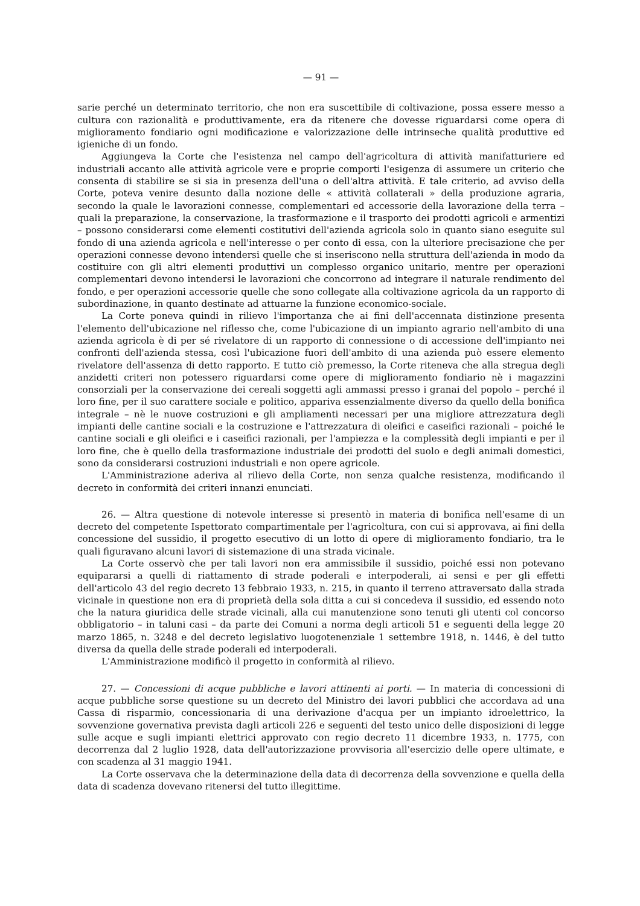— 91 —
sarie perché un determinato territorio, che non era suscettibile di coltivazione, possa essere messo a cultura con razionalità e produttivamente, era da ritenere che dovesse riguardarsi come opera di miglioramento fondiario ogni modificazione e valorizzazione delle intrinseche qualità produttive ed igieniche di un fondo.
Aggiungeva la Corte che l'esistenza nel campo dell'agricoltura di attività manifatturiere ed industriali accanto alle attività agricole vere e proprie comporti l'esigenza di assumere un criterio che consenta di stabilire se si sia in presenza dell'una o dell'altra attività. E tale criterio, ad avviso della Corte, poteva venire desunto dalla nozione delle « attività collaterali » della produzione agraria, secondo la quale le lavorazioni connesse, complementari ed accessorie della lavorazione della terra – quali la preparazione, la conservazione, la trasformazione e il trasporto dei prodotti agricoli e armentizi – possono considerarsi come elementi costitutivi dell'azienda agricola solo in quanto siano eseguite sul fondo di una azienda agricola e nell'interesse o per conto di essa, con la ulteriore precisazione che per operazioni connesse devono intendersi quelle che si inseriscono nella struttura dell'azienda in modo da costituire con gli altri elementi produttivi un complesso organico unitario, mentre per operazioni complementari devono intendersi le lavorazioni che concorrono ad integrare il naturale rendimento del fondo, e per operazioni accessorie quelle che sono collegate alla coltivazione agricola da un rapporto di subordinazione, in quanto destinate ad attuarne la funzione economico-sociale.
La Corte poneva quindi in rilievo l'importanza che ai fini dell'accennata distinzione presenta l'elemento dell'ubicazione nel riflesso che, come l'ubicazione di un impianto agrario nell'ambito di una azienda agricola è di per sé rivelatore di un rapporto di connessione o di accessione dell'impianto nei confronti dell'azienda stessa, così l'ubicazione fuori dell'ambito di una azienda può essere elemento rivelatore dell'assenza di detto rapporto. E tutto ciò premesso, la Corte riteneva che alla stregua degli anzidetti criteri non potessero riguardarsi come opere di miglioramento fondiario nè i magazzini consorziali per la conservazione dei cereali soggetti agli ammassi presso i granai del popolo – perché il loro fine, per il suo carattere sociale e politico, appariva essenzialmente diverso da quello della bonifica integrale – nè le nuove costruzioni e gli ampliamenti necessari per una migliore attrezzatura degli impianti delle cantine sociali e la costruzione e l'attrezzatura di oleifici e caseifici razionali – poiché le cantine sociali e gli oleifici e i caseifici razionali, per l'ampiezza e la complessità degli impianti e per il loro fine, che è quello della trasformazione industriale dei prodotti del suolo e degli animali domestici, sono da considerarsi costruzioni industriali e non opere agricole.
L'Amministrazione aderiva al rilievo della Corte, non senza qualche resistenza, modificando il decreto in conformità dei criteri innanzi enunciati.
26. — Altra questione di notevole interesse si presentò in materia di bonifica nell'esame di un decreto del competente Ispettorato compartimentale per l'agricoltura, con cui si approvava, ai fini della concessione del sussidio, il progetto esecutivo di un lotto di opere di miglioramento fondiario, tra le quali figuravano alcuni lavori di sistemazione di una strada vicinale.
La Corte osservò che per tali lavori non era ammissibile il sussidio, poiché essi non potevano equipararsi a quelli di riattamento di strade poderali e interpoderali, ai sensi e per gli effetti dell'articolo 43 del regio decreto 13 febbraio 1933, n. 215, in quanto il terreno attraversato dalla strada vicinale in questione non era di proprietà della sola ditta a cui si concedeva il sussidio, ed essendo noto che la natura giuridica delle strade vicinali, alla cui manutenzione sono tenuti gli utenti col concorso obbligatorio – in taluni casi – da parte dei Comuni a norma degli articoli 51 e seguenti della legge 20 marzo 1865, n. 3248 e del decreto legislativo luogotenenziale 1 settembre 1918, n. 1446, è del tutto diversa da quella delle strade poderali ed interpoderali.
L'Amministrazione modificò il progetto in conformità al rilievo.
27. — Concessioni di acque pubbliche e lavori attinenti ai porti. — In materia di concessioni di acque pubbliche sorse questione su un decreto del Ministro dei lavori pubblici che accordava ad una Cassa di risparmio, concessionaria di una derivazione d'acqua per un impianto idroelettrico, la sovvenzione governativa prevista dagli articoli 226 e seguenti del testo unico delle disposizioni di legge sulle acque e sugli impianti elettrici approvato con regio decreto 11 dicembre 1933, n. 1775, con decorrenza dal 2 luglio 1928, data dell'autorizzazione provvisoria all'esercizio delle opere ultimate, e con scadenza al 31 maggio 1941.
La Corte osservava che la determinazione della data di decorrenza della sovvenzione e quella della data di scadenza dovevano ritenersi del tutto illegittime.